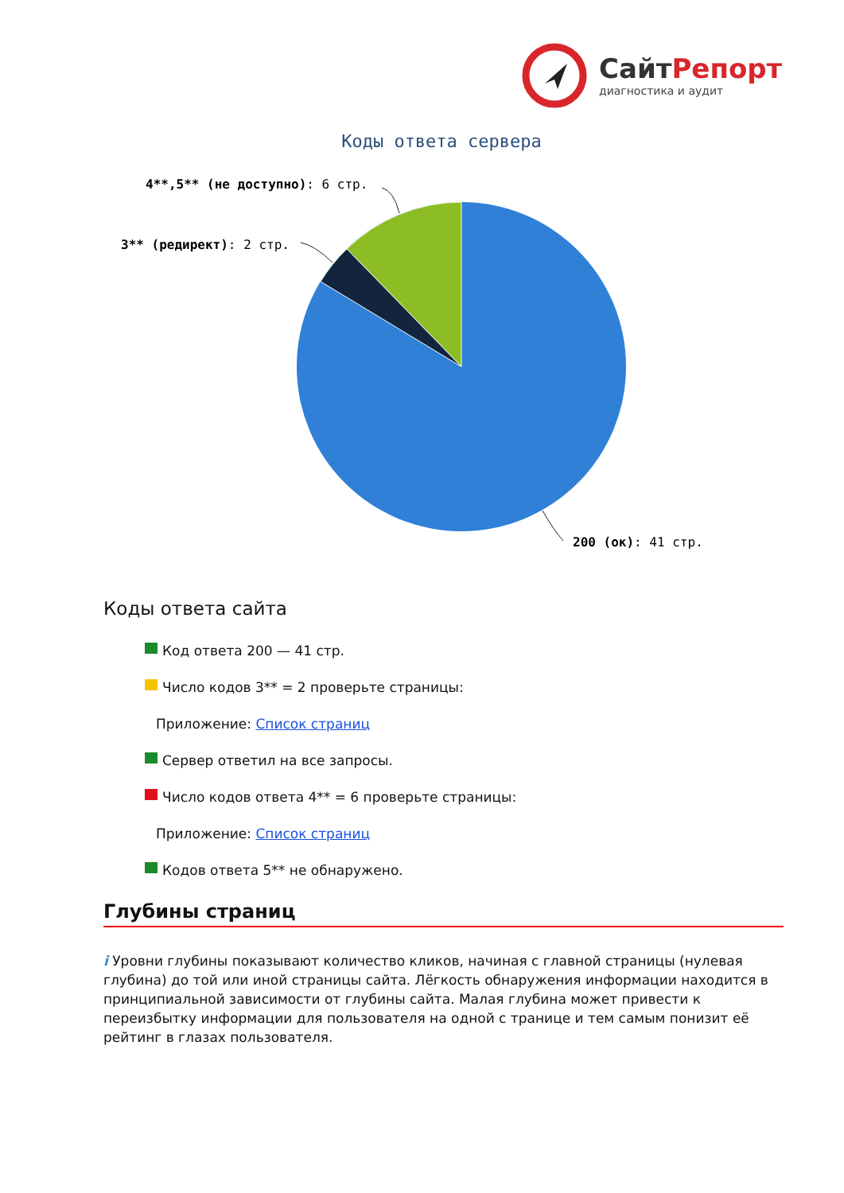Сайт Репорт
диагностика и аудит
Коды ответа сервера
4**,5** (не доступно): 6 стр.
3** (редирект): 2 стр.
200 (ок): 41 стр.
Коды ответа сайта
Код ответа 200 — 41 стр.
Число кодов 3** = 2 проверьте страницы:
Приложение: Список страниц
Сервер ответил на все запросы.
Число кодов ответа 4** = 6 проверьте страницы:
Приложение: Список страниц
Кодов ответа 5** не обнаружено.
Глубины страниц
i Уровни глубины показывают количество кликов, начиная с главной страницы (нулевая глубина) до той или иной страницы сайта. Лёгкость обнаружения информации находится в принципиальной зависимости от глубины сайта. Малая глубина может привести к переизбытку информации для пользователя на одной с транице и тем самым понизит её рейтинг в глазах пользователя.